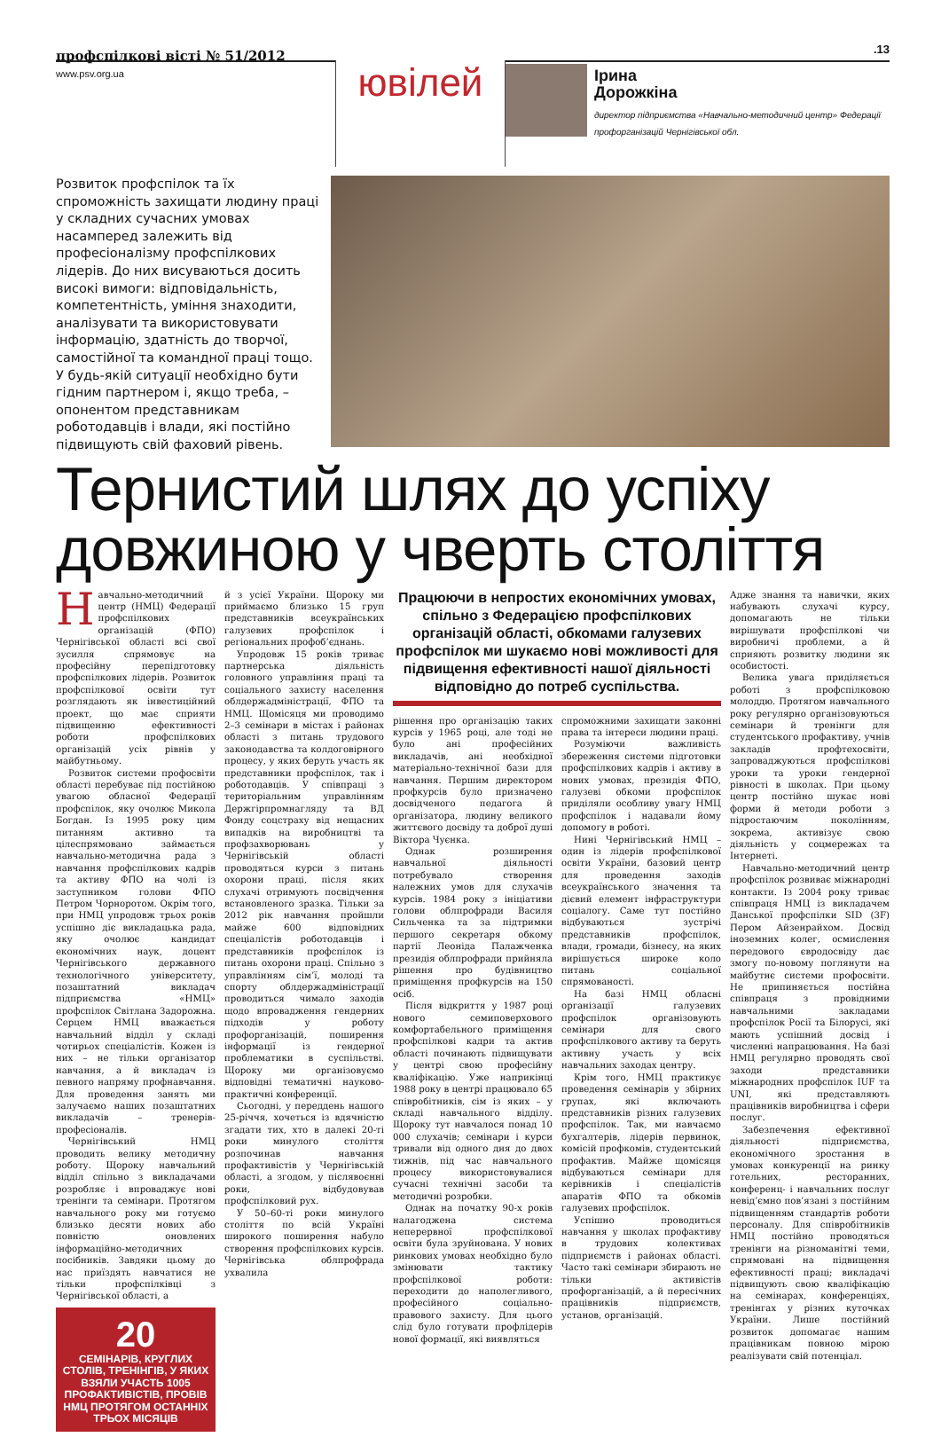профспілкові вісті № 51/2012
www.psv.org.ua
ювілей
.13
Ірина
Дорожкіна
директор підприємства «Навчально-методичний центр» Федерації профорганізацій Чернігівської обл.
Розвиток профспілок та їх спроможність захищати людину праці у складних сучасних умовах насамперед залежить від професіоналізму профспілкових лідерів. До них висуваються досить високі вимоги: відповідальність, компетентність, уміння знаходити, аналізувати та використовувати інформацію, здатність до творчої, самостійної та командної праці тощо. У будь-якій ситуації необхідно бути гідним партнером і, якщо треба, – опонентом представникам роботодавців і влади, які постійно підвищують свій фаховий рівень.
Тернистий шлях до успіху довжиною у чверть століття
Навчально-методичний центр (НМЦ) Федерації профспілкових організацій (ФПО) Чернігівської області всі свої зусилля спрямовує на професійну перепідготовку профспілкових лідерів. Розвиток профспілкової освіти тут розглядають як інвестиційний проект, що має сприяти підвищенню ефективності роботи профспілкових організацій усіх рівнів у майбутньому.
Розвиток системи профосвіти області перебуває під постійною увагою обласної Федерації профспілок, яку очолює Микола Богдан. Із 1995 року цим питанням активно та цілеспрямовано займається навчально-методична рада з навчання профспілкових кадрів та активу ФПО на чолі із заступником голови ФПО Петром Чорноротом. Окрім того, при НМЦ упродовж трьох років успішно діє викладацька рада, яку очолює кандидат економічних наук, доцент Чернігівського державного технологічного університету, позаштатний викладач підприємства «НМЦ» профспілок Світлана Задорожна. Серцем НМЦ вважається навчальний відділ у складі чотирьох спеціалістів. Кожен із них – не тільки організатор навчання, а й викладач із певного напряму профнавчання. Для проведення занять ми залучаємо наших позаштатних викладачів – тренерів-професіоналів.
Чернігівський НМЦ проводить велику методичну роботу. Щороку навчальний відділ спільно з викладачами розробляє і впроваджує нові тренінги та семінари. Протягом навчального року ми готуємо близько десяти нових або повністю оновлених інформаційно-методичних посібників. Завдяки цьому до нас приїздять навчатися не тільки профспілківці з Чернігівської області, а
20
СЕМІНАРІВ, КРУГЛИХ СТОЛІВ, ТРЕНІНГІВ, У ЯКИХ ВЗЯЛИ УЧАСТЬ 1005 ПРОФАКТИВІСТІВ, ПРОВІВ НМЦ ПРОТЯГОМ ОСТАННІХ ТРЬОХ МІСЯЦІВ
й з усієї України. Щороку ми приймаємо близько 15 груп представників всеукраїнських галузевих профспілок і регіональних профоб’єднань.
Упродовж 15 років триває партнерська діяльність головного управління праці та соціального захисту населення облдержадміністрації, ФПО та НМЦ. Щомісяця ми проводимо 2–3 семінари в містах і районах області з питань трудового законодавства та колдоговірного процесу, у яких беруть участь як представники профспілок, так і роботодавців. У співпраці з територіальним управлінням Держгірпромнагляду та ВД Фонду соцстраху від нещасних випадків на виробництві та профзахворювань у Чернігівській області проводяться курси з питань охорони праці, після яких слухачі отримують посвідчення встановленого зразка. Тільки за 2012 рік навчання пройшли майже 600 відповідних спеціалістів роботодавців і представників профспілок із питань охорони праці. Спільно з управлінням сім’ї, молоді та спорту облдержадміністрації проводиться чимало заходів щодо впровадження гендерних підходів у роботу профорганізацій, поширення інформації із гендерної проблематики в суспільстві. Щороку ми організовуємо відповідні тематичні науково-практичні конференції.
Сьогодні, у переддень нашого 25-річчя, хочеться із вдячністю згадати тих, хто в далекі 20-ті роки минулого століття розпочинав навчання профактивістів у Чернігівській області, а згодом, у післявоєнні роки, відбудовував профспілковий рух.
У 50–60-ті роки минулого століття по всій Україні широкого поширення набуло створення профспілкових курсів. Чернігівська облпрофрада ухвалила
Працюючи в непростих економічних умовах, спільно з Федерацією профспілкових організацій області, обкомами галузевих профспілок ми шукаємо нові можливості для підвищення ефективності нашої діяльності відповідно до потреб суспільства.
рішення про організацію таких курсів у 1965 році, але тоді не було ані професійних викладачів, ані необхідної матеріально-технічної бази для навчання. Першим директором профкурсів було призначено досвідченого педагога й організатора, людину великого життєвого досвіду та доброї душі Віктора Чуєнка.
Однак розширення навчальної діяльності потребувало створення належних умов для слухачів курсів. 1984 року з ініціативи голови облпрофради Василя Сильченка та за підтримки першого секретаря обкому партії Леоніда Палажченка президія облпрофради прийняла рішення про будівництво приміщення профкурсів на 150 осіб.
Після відкриття у 1987 році нового семиповерхового комфортабельного приміщення профспілкові кадри та актив області починають підвищувати у центрі свою професійну кваліфікацію. Уже наприкінці 1988 року в центрі працювало 65 співробітників, сім із яких – у складі навчального відділу. Щороку тут навчалося понад 10 000 слухачів; семінари і курси тривали від одного дня до двох тижнів, під час навчального процесу використовувалися сучасні технічні засоби та методичні розробки.
Однак на початку 90-х років налагоджена система неперервної профспілкової освіти була зруйнована. У нових ринкових умовах необхідно було змінювати тактику профспілкової роботи: переходити до наполегливого, професійного соціально-правового захисту. Для цього слід було готувати профлідерів нової формації, які виявляться
спроможними захищати законні права та інтереси людини праці.
Розуміючи важливість збереження системи підготовки профспілкових кадрів і активу в нових умовах, президія ФПО, галузеві обкоми профспілок приділяли особливу увагу НМЦ профспілок і надавали йому допомогу в роботі.
Нині Чернігівський НМЦ – один із лідерів профспілкової освіти України, базовий центр для проведення заходів всеукраїнського значення та дієвий елемент інфраструктури соціалогу. Саме тут постійно відбуваються зустрічі представників профспілок, влади, громади, бізнесу, на яких вирішується широке коло питань соціальної спрямованості.
На базі НМЦ обласні організації галузевих профспілок організовують семінари для свого профспілкового активу та беруть активну участь у всіх навчальних заходах центру.
Крім того, НМЦ практикує проведення семінарів у збірних групах, які включають представників різних галузевих профспілок. Так, ми навчаємо бухгалтерів, лідерів первинок, комісій профкомів, студентський профактив. Майже щомісяця відбуваються семінари для керівників і спеціалістів апаратів ФПО та обкомів галузевих профспілок.
Успішно проводиться навчання у школах профактиву в трудових колективах підприємств і районах області. Часто такі семінари збирають не тільки активістів профорганізацій, а й пересічних працівників підприємств, установ, організацій.
Адже знання та навички, яких набувають слухачі курсу, допомагають не тільки вирішувати профспілкові чи виробничі проблеми, а й сприяють розвитку людини як особистості.
Велика увага приділяється роботі з профспілковою молоддю. Протягом навчального року регулярно організовуються семінари й тренінги для студентського профактиву, учнів закладів профтехосвіти, запроваджуються профспілкові уроки та уроки гендерної рівності в школах. При цьому центр постійно шукає нові форми й методи роботи з підростаючим поколінням, зокрема, активізує свою діяльність у соцмережах та Інтернеті.
Навчально-методичний центр профспілок розвиває міжнародні контакти. Із 2004 року триває співпраця НМЦ із викладачем Данської профспілки SID (3F) Пером Айзенрайхом. Досвід іноземних колег, осмислення передового євродосвіду дає змогу по-новому поглянути на майбутнє системи профосвіти. Не припиняється постійна співпраця з провідними навчальними закладами профспілок Росії та Білорусі, які мають успішний досвід і численні напрацювання. На базі НМЦ регулярно проводять свої заходи представники міжнародних профспілок IUF та UNI, які представляють працівників виробництва і сфери послуг.
Забезпечення ефективної діяльності підприємства, економічного зростання в умовах конкуренції на ринку готельних, ресторанних, конференц- і навчальних послуг невід’ємно пов’язані з постійним підвищенням стандартів роботи персоналу. Для співробітників НМЦ постійно проводяться тренінги на різноманітні теми, спрямовані на підвищення ефективності праці; викладачі підвищують свою кваліфікацію на семінарах, конференціях, тренінгах у різних куточках України. Лише постійний розвиток допомагає нашим працівникам повною мірою реалізувати свій потенціал.